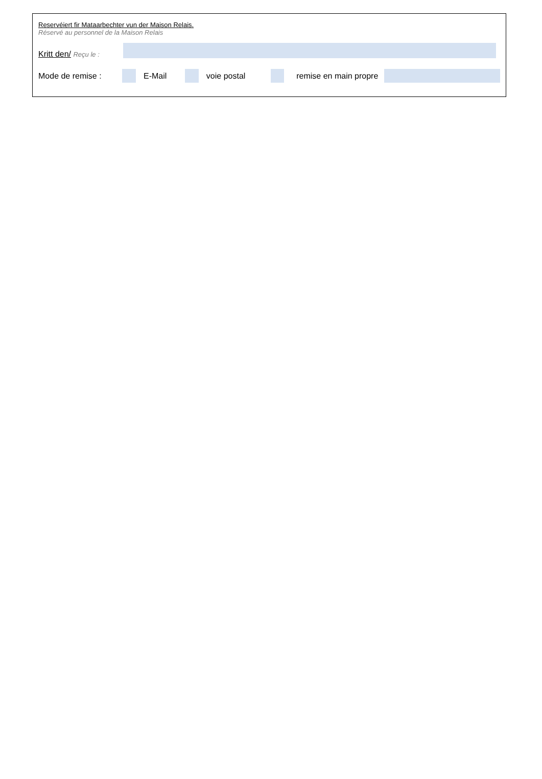Reservéiert fir Mataarbechter vun der Maison Relais.
Réservé au personnel de la Maison Relais
Kritt den/ Reçu le :
Mode de remise : E-Mail voie postal remise en main propre